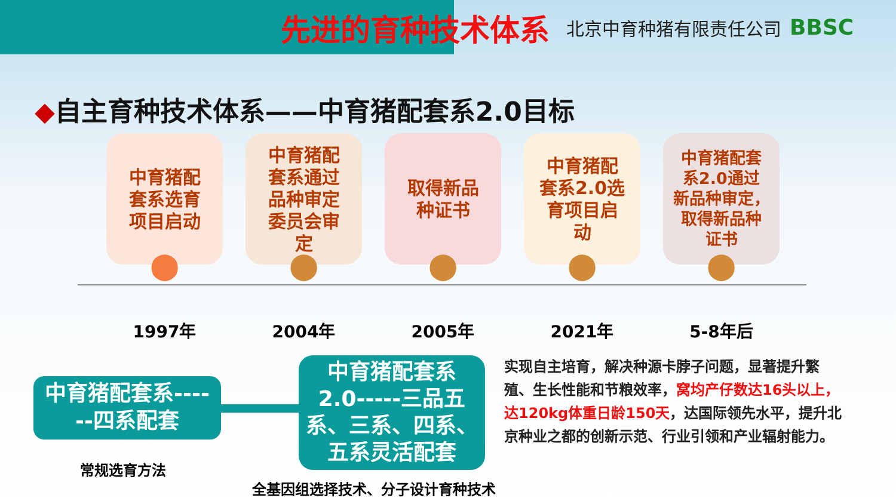先进的育种技术体系
北京中育种猪有限责任公司
BBSC
◆自主育种技术体系——中育猪配套系2.0目标
中育猪配
套系选育
项目启动
中育猪配
套系通过
品种审定
委员会审
定
取得新品
种证书
中育猪配
套系2.0选
育项目启
动
中育猪配套
系2.0通过
新品种审定，
取得新品种
证书
⬤ ⬤ ⬤ ⬤ ⬤
1997年 2004年 2005年 2021年 5-8年后
中育猪配套系----
--四系配套
中育猪配套系
2.0-----三品五
系、三系、四系、
五系灵活配套
实现自主培育，解决种源卡脖子问题，显著提升繁殖、生长性能和节粮效率，窝均产仔数达16头以上，达120kg体重日龄150天，达国际领先水平，提升北京种业之都的创新示范、行业引领和产业辐射能力。
常规选育方法
全基因组选择技术、分子设计育种技术